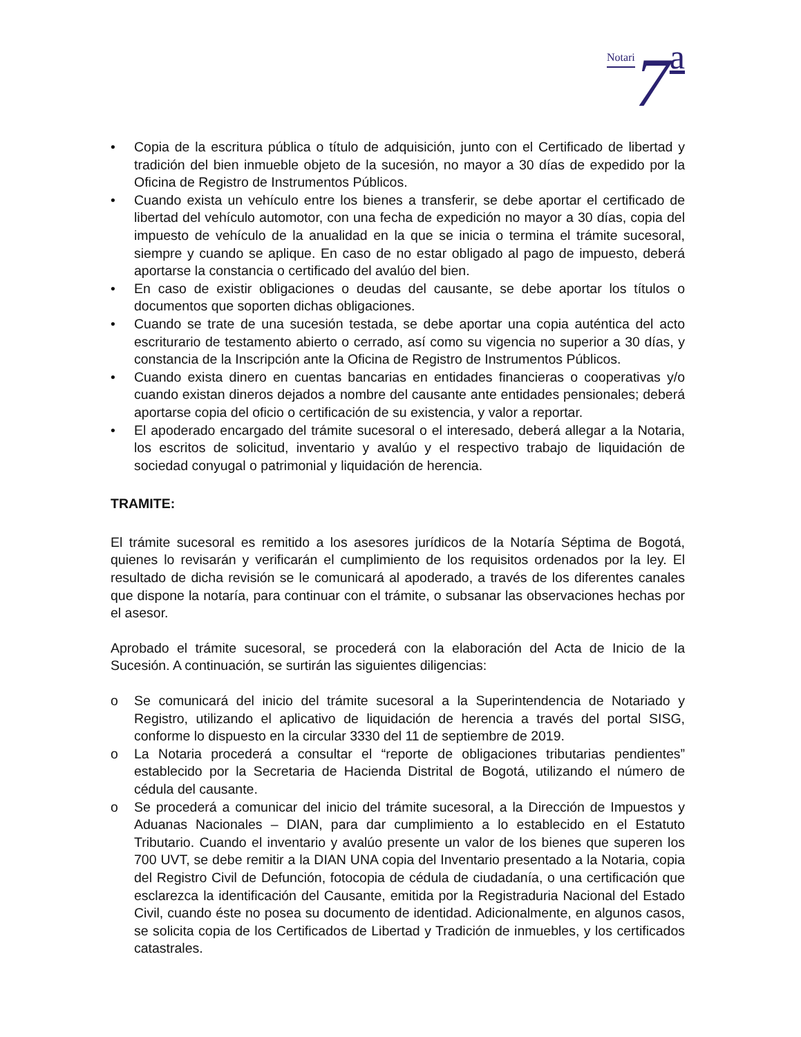Notari 7 a
• Copia de la escritura pública o título de adquisición, junto con el Certificado de libertad y tradición del bien inmueble objeto de la sucesión, no mayor a 30 días de expedido por la Oficina de Registro de Instrumentos Públicos.
• Cuando exista un vehículo entre los bienes a transferir, se debe aportar el certificado de libertad del vehículo automotor, con una fecha de expedición no mayor a 30 días, copia del impuesto de vehículo de la anualidad en la que se inicia o termina el trámite sucesoral, siempre y cuando se aplique. En caso de no estar obligado al pago de impuesto, deberá aportarse la constancia o certificado del avalúo del bien.
• En caso de existir obligaciones o deudas del causante, se debe aportar los títulos o documentos que soporten dichas obligaciones.
• Cuando se trate de una sucesión testada, se debe aportar una copia auténtica del acto escriturario de testamento abierto o cerrado, así como su vigencia no superior a 30 días, y constancia de la Inscripción ante la Oficina de Registro de Instrumentos Públicos.
• Cuando exista dinero en cuentas bancarias en entidades financieras o cooperativas y/o cuando existan dineros dejados a nombre del causante ante entidades pensionales; deberá aportarse copia del oficio o certificación de su existencia, y valor a reportar.
• El apoderado encargado del trámite sucesoral o el interesado, deberá allegar a la Notaria, los escritos de solicitud, inventario y avalúo y el respectivo trabajo de liquidación de sociedad conyugal o patrimonial y liquidación de herencia.
TRAMITE:
El trámite sucesoral es remitido a los asesores jurídicos de la Notaría Séptima de Bogotá, quienes lo revisarán y verificarán el cumplimiento de los requisitos ordenados por la ley. El resultado de dicha revisión se le comunicará al apoderado, a través de los diferentes canales que dispone la notaría, para continuar con el trámite, o subsanar las observaciones hechas por el asesor.
Aprobado el trámite sucesoral, se procederá con la elaboración del Acta de Inicio de la Sucesión. A continuación, se surtirán las siguientes diligencias:
o Se comunicará del inicio del trámite sucesoral a la Superintendencia de Notariado y Registro, utilizando el aplicativo de liquidación de herencia a través del portal SISG, conforme lo dispuesto en la circular 3330 del 11 de septiembre de 2019.
o La Notaria procederá a consultar el “reporte de obligaciones tributarias pendientes” establecido por la Secretaria de Hacienda Distrital de Bogotá, utilizando el número de cédula del causante.
o Se procederá a comunicar del inicio del trámite sucesoral, a la Dirección de Impuestos y Aduanas Nacionales – DIAN, para dar cumplimiento a lo establecido en el Estatuto Tributario. Cuando el inventario y avalúo presente un valor de los bienes que superen los 700 UVT, se debe remitir a la DIAN UNA copia del Inventario presentado a la Notaria, copia del Registro Civil de Defunción, fotocopia de cédula de ciudadanía, o una certificación que esclarezca la identificación del Causante, emitida por la Registraduria Nacional del Estado Civil, cuando éste no posea su documento de identidad. Adicionalmente, en algunos casos, se solicita copia de los Certificados de Libertad y Tradición de inmuebles, y los certificados catastrales.